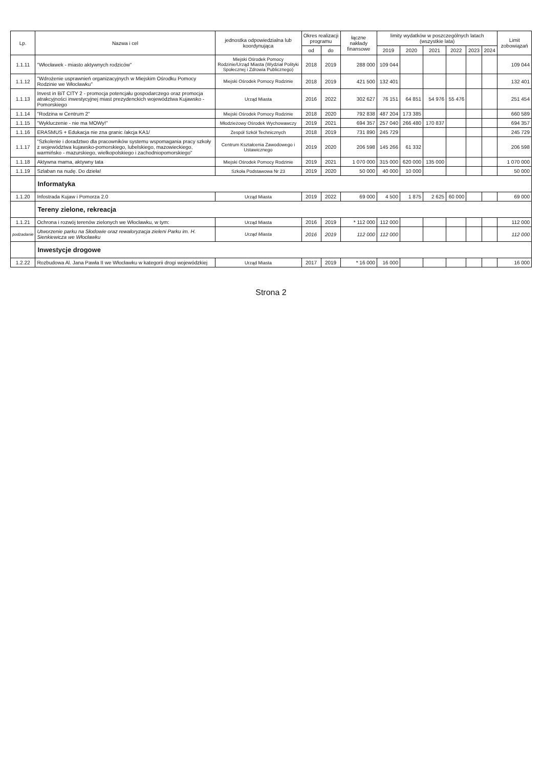| Lp. | Nazwa i cel | jednostka odpowiedzialna lub koordynująca | Okres realizacji programu | | łączne nakłady finansowe | limity wydatków w poszczególnych latach (wszystkie lata) | | | | | | Limit zobowiązań |
| --- | --- | --- | --- | --- | --- | --- | --- | --- | --- | --- | --- | --- |
| | | | od | do | | 2019 | 2020 | 2021 | 2022 | 2023 | 2024 | |
| 1.1.11 | "Włocławek - miasto aktywnych rodziców" | Miejski Ośrodek Pomocy Rodzinie/Urząd Miasta (Wydział Polityki Społecznej i Zdrowia Publicznego) | 2018 | 2019 | 288 000 | 109 044 | | | | | | 109 044 |
| 1.1.12 | "Wdrożenie usprawnień organizacyjnych w Miejskim Ośrodku Pomocy Rodzinie we Włocławku" | Miejski Ośrodek Pomocy Rodzinie | 2018 | 2019 | 421 500 | 132 401 | | | | | | 132 401 |
| 1.1.13 | Invest in BiT CITY 2 - promocja potencjału gospodarczego oraz promocja atrakcyjności inwestycyjnej miast prezydenckich województwa Kujawsko - Pomorskiego | Urząd Miasta | 2016 | 2022 | 302 627 | 76 151 | 64 851 | 54 976 | 55 476 | | | 251 454 |
| 1.1.14 | "Rodzina w Centrum 2" | Miejski Ośrodek Pomocy Rodzinie | 2018 | 2020 | 792 838 | 487 204 | 173 385 | | | | | 660 589 |
| 1.1.15 | "Wykluczenie - nie ma MOWy!" | Młodzieżowy Ośrodek Wychowawczy | 2019 | 2021 | 694 357 | 257 040 | 266 480 | 170 837 | | | | 694 357 |
| 1.1.16 | ERASMUS + Edukacja nie zna granic /akcja KA1/ | Zespół Szkół Technicznych | 2018 | 2019 | 731 890 | 245 729 | | | | | | 245 729 |
| 1.1.17 | "Szkolenie i doradztwo dla pracowników systemu wspomagania pracy szkoły z województwa kujawsko-pomorskiego, lubelskiego, mazowieckiego, warmińsko - mazurskiego, wielkopolskiego i zachodniopomorskiego" | Centrum Kształcenia Zawodowego i Ustawicznego | 2019 | 2020 | 206 598 | 145 266 | 61 332 | | | | | 206 598 |
| 1.1.18 | Aktywna mama, aktywny tata | Miejski Ośrodek Pomocy Rodzinie | 2019 | 2021 | 1 070 000 | 315 000 | 620 000 | 135 000 | | | | 1 070 000 |
| 1.1.19 | Szlaban na nudę. Do dzieła! | Szkoła Podstawowa Nr 23 | 2019 | 2020 | 50 000 | 40 000 | 10 000 | | | | | 50 000 |
| | Informatyka | | | | | | | | | | | |
| 1.1.20 | Infostrada Kujaw i Pomorza 2.0 | Urząd Miasta | 2019 | 2022 | 69 000 | 4 500 | 1 875 | 2 625 | 60 000 | | | 69 000 |
| | Tereny zielone, rekreacja | | | | | | | | | | | |
| 1.1.21 | Ochrona i rozwój terenów zielonych we Włocławku, w tym: | Urząd Miasta | 2016 | 2019 | * 112 000 | 112 000 | | | | | | 112 000 |
| podzadanie | Utworzenie parku na Słodowie oraz rewaloryzacja zieleni Parku im. H. Sienkiewicza we Włocławku | Urząd Miasta | 2016 | 2019 | 112 000 | 112 000 | | | | | | 112 000 |
| | Inwestycje drogowe | | | | | | | | | | | |
| 1.2.22 | Rozbudowa Al. Jana Pawła II we Włocławku w kategorii drogi wojewódzkiej | Urząd Miasta | 2017 | 2019 | * 16 000 | 16 000 | | | | | | 16 000 |
Strona 2